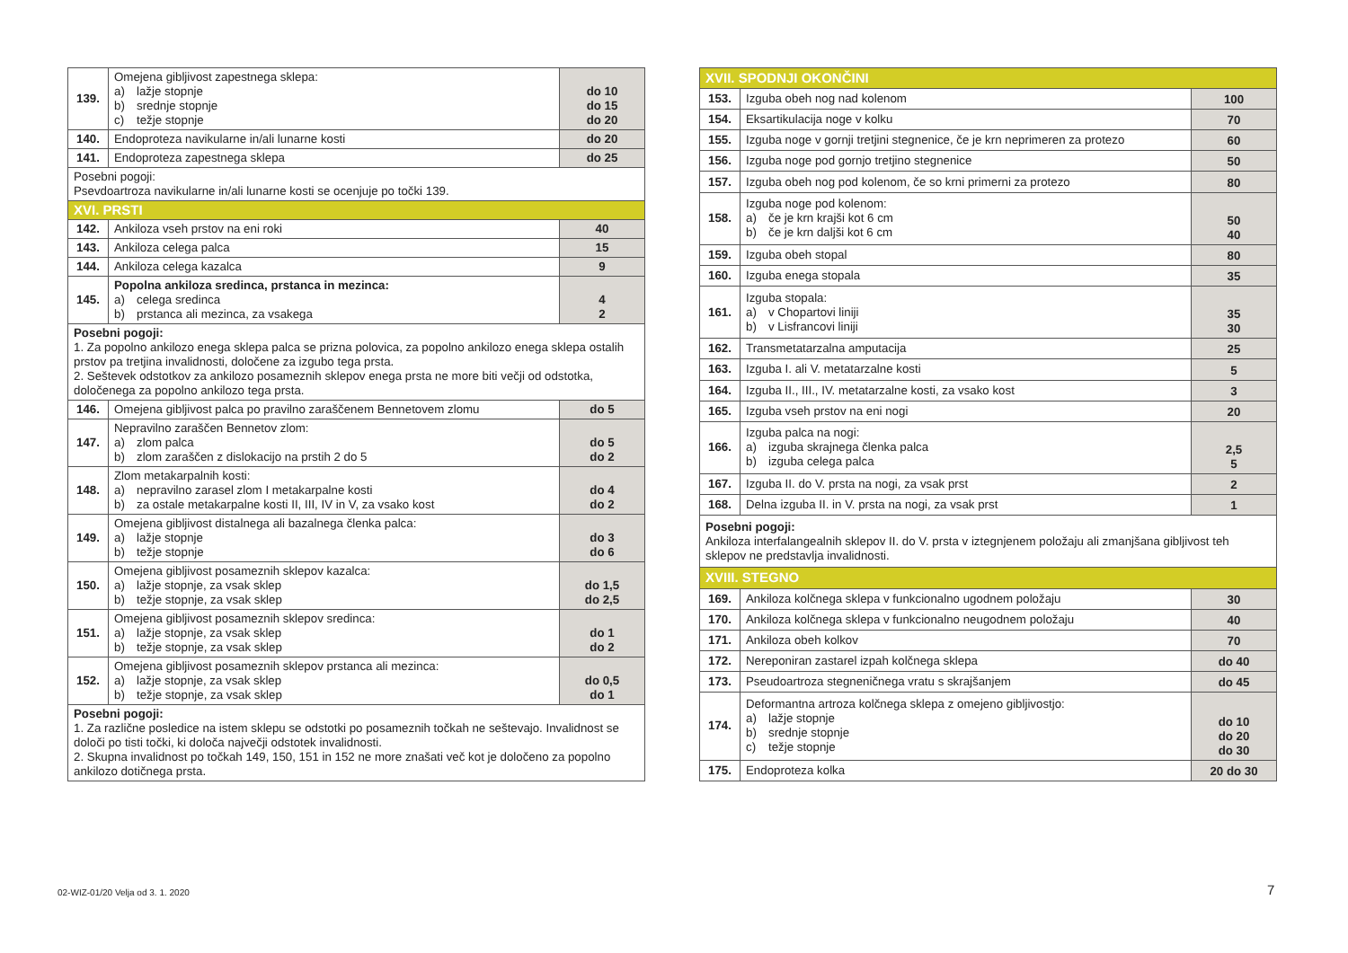| 139. | Omejena gibljivost zapestnega sklepa: a) lažje stopnje b) srednje stopnje c) težje stopnje | do 10 do 15 do 20 |
| 140. | Endoproteza navikularne in/ali lunarne kosti | do 20 |
| 141. | Endoproteza zapestnega sklepa | do 25 |
| Posebni pogoji: Psevdoartroza navikularne in/ali lunarne kosti se ocenjuje po točki 139. | | |
| XVI. PRSTI | | |
| 142. | Ankiloza vseh prstov na eni roki | 40 |
| 143. | Ankiloza celega palca | 15 |
| 144. | Ankiloza celega kazalca | 9 |
| 145. | Popolna ankiloza sredinca, prstanca in mezinca: a) celega sredinca b) prstanca ali mezinca, za vsakega | 4 2 |
| Posebni pogoji: 1. Za popolno ankilozo enega sklepa palca se prizna polovica, za popolno ankilozo enega sklepa ostalih prstov pa tretjina invalidnosti, določene za izgubo tega prsta. 2. Seštevek odstotkov za ankilozo posameznih sklepov enega prsta ne more biti večji od odstotka, določenega za popolno ankilozo tega prsta. | | |
| 146. | Omejena gibljivost palca po pravilno zaraščenem Bennetovem zlomu | do 5 |
| 147. | Nepravilno zaraščen Bennetov zlom: a) zlom palca b) zlom zaraščen z dislokacijo na prstih 2 do 5 | do 5 do 2 |
| 148. | Zlom metakarpalnih kosti: a) nepravilno zarasel zlom I metakarpalne kosti b) za ostale metakarpalne kosti II, III, IV in V, za vsako kost | do 4 do 2 |
| 149. | Omejena gibljivost distalnega ali bazalnega členka palca: a) lažje stopnje b) težje stopnje | do 3 do 6 |
| 150. | Omejena gibljivost posameznih sklepov kazalca: a) lažje stopnje, za vsak sklep b) težje stopnje, za vsak sklep | do 1,5 do 2,5 |
| 151. | Omejena gibljivost posameznih sklepov sredinca: a) lažje stopnje, za vsak sklep b) težje stopnje, za vsak sklep | do 1 do 2 |
| 152. | Omejena gibljivost posameznih sklepov prstanca ali mezinca: a) lažje stopnje, za vsak sklep b) težje stopnje, za vsak sklep | do 0,5 do 1 |
| Posebni pogoji: 1. Za različne posledice na istem sklepu se odstotki po posameznih točkah ne seštevajo. Invalidnost se določi po tisti točki, ki določa največji odstotek invalidnosti. 2. Skupna invalidnost po točkah 149, 150, 151 in 152 ne more znašati več kot je določeno za popolno ankilozo dotičnega prsta. | | |
| XVII. SPODNJI OKONČINI | | |
| 153. | Izguba obeh nog nad kolenom | 100 |
| 154. | Eksartikulacija noge v kolku | 70 |
| 155. | Izguba noge v gornji tretjini stegnenice, če je krn neprimeren za protezo | 60 |
| 156. | Izguba noge pod gornjo tretjino stegnenice | 50 |
| 157. | Izguba obeh nog pod kolenom, če so krni primerni za protezo | 80 |
| 158. | Izguba noge pod kolenom: a) če je krn krajši kot 6 cm b) če je krn daljši kot 6 cm | 50 40 |
| 159. | Izguba obeh stopal | 80 |
| 160. | Izguba enega stopala | 35 |
| 161. | Izguba stopala: a) v Chopartovi liniji b) v Lisfrancovi liniji | 35 30 |
| 162. | Transmetatarzalna amputacija | 25 |
| 163. | Izguba I. ali V. metatarzalne kosti | 5 |
| 164. | Izguba II., III., IV. metatarzalne kosti, za vsako kost | 3 |
| 165. | Izguba vseh prstov na eni nogi | 20 |
| 166. | Izguba palca na nogi: a) izguba skrajnega členka palca b) izguba celega palca | 2,5 5 |
| 167. | Izguba II. do V. prsta na nogi, za vsak prst | 2 |
| 168. | Delna izguba II. in V. prsta na nogi, za vsak prst | 1 |
| Posebni pogoji: Ankiloza interfalangealnih sklepov II. do V. prsta v iztegnjenem položaju ali zmanjšana gibljivost teh sklepov ne predstavlja invalidnosti. | | |
| XVIII. STEGNO | | |
| 169. | Ankiloza kolčnega sklepa v funkcionalno ugodnem položaju | 30 |
| 170. | Ankiloza kolčnega sklepa v funkcionalno neugodnem položaju | 40 |
| 171. | Ankiloza obeh kolkov | 70 |
| 172. | Nereponiran zastarel izpah kolčnega sklepa | do 40 |
| 173. | Pseudoartroza stegneničnega vratu s skrajšanjem | do 45 |
| 174. | Deformantna artroza kolčnega sklepa z omejeno gibljivostjo: a) lažje stopnje b) srednje stopnje c) težje stopnje | do 10 do 20 do 30 |
| 175. | Endoproteza kolka | 20 do 30 |
02-WIZ-01/20 Velja od 3. 1. 2020
7